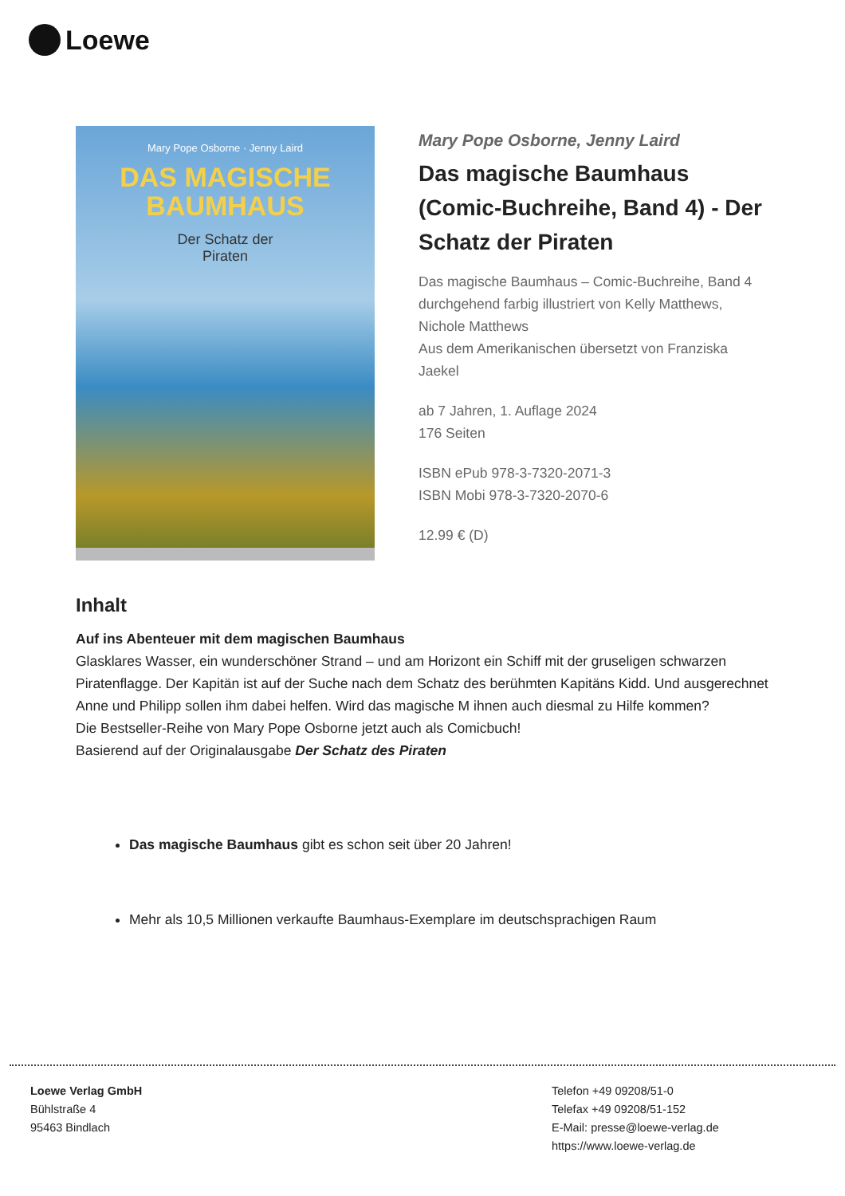Loewe
Mary Pope Osborne · Jenny Laird
DAS MAGISCHE
BAUMHAUS
Der Schatz der
Piraten
Mary Pope Osborne, Jenny Laird
Das magische Baumhaus (Comic-Buchreihe, Band 4) - Der Schatz der Piraten
Das magische Baumhaus – Comic-Buchreihe, Band 4
durchgehend farbig illustriert von Kelly Matthews, Nichole Matthews
Aus dem Amerikanischen übersetzt von Franziska Jaekel
ab 7 Jahren, 1. Auflage 2024
176 Seiten
ISBN ePub 978-3-7320-2071-3
ISBN Mobi 978-3-7320-2070-6
12.99 € (D)
Inhalt
Auf ins Abenteuer mit dem magischen Baumhaus
Glasklares Wasser, ein wunderschöner Strand – und am Horizont ein Schiff mit der gruseligen schwarzen Piratenflagge. Der Kapitän ist auf der Suche nach dem Schatz des berühmten Kapitäns Kidd. Und ausgerechnet Anne und Philipp sollen ihm dabei helfen. Wird das magische M ihnen auch diesmal zu Hilfe kommen?
Die Bestseller-Reihe von Mary Pope Osborne jetzt auch als Comicbuch!
Basierend auf der Originalausgabe Der Schatz des Piraten
Das magische Baumhaus gibt es schon seit über 20 Jahren!
Mehr als 10,5 Millionen verkaufte Baumhaus-Exemplare im deutschsprachigen Raum
Loewe Verlag GmbH
Bühlstraße 4
95463 Bindlach
Telefon +49 09208/51-0
Telefax +49 09208/51-152
E-Mail: presse@loewe-verlag.de
https://www.loewe-verlag.de